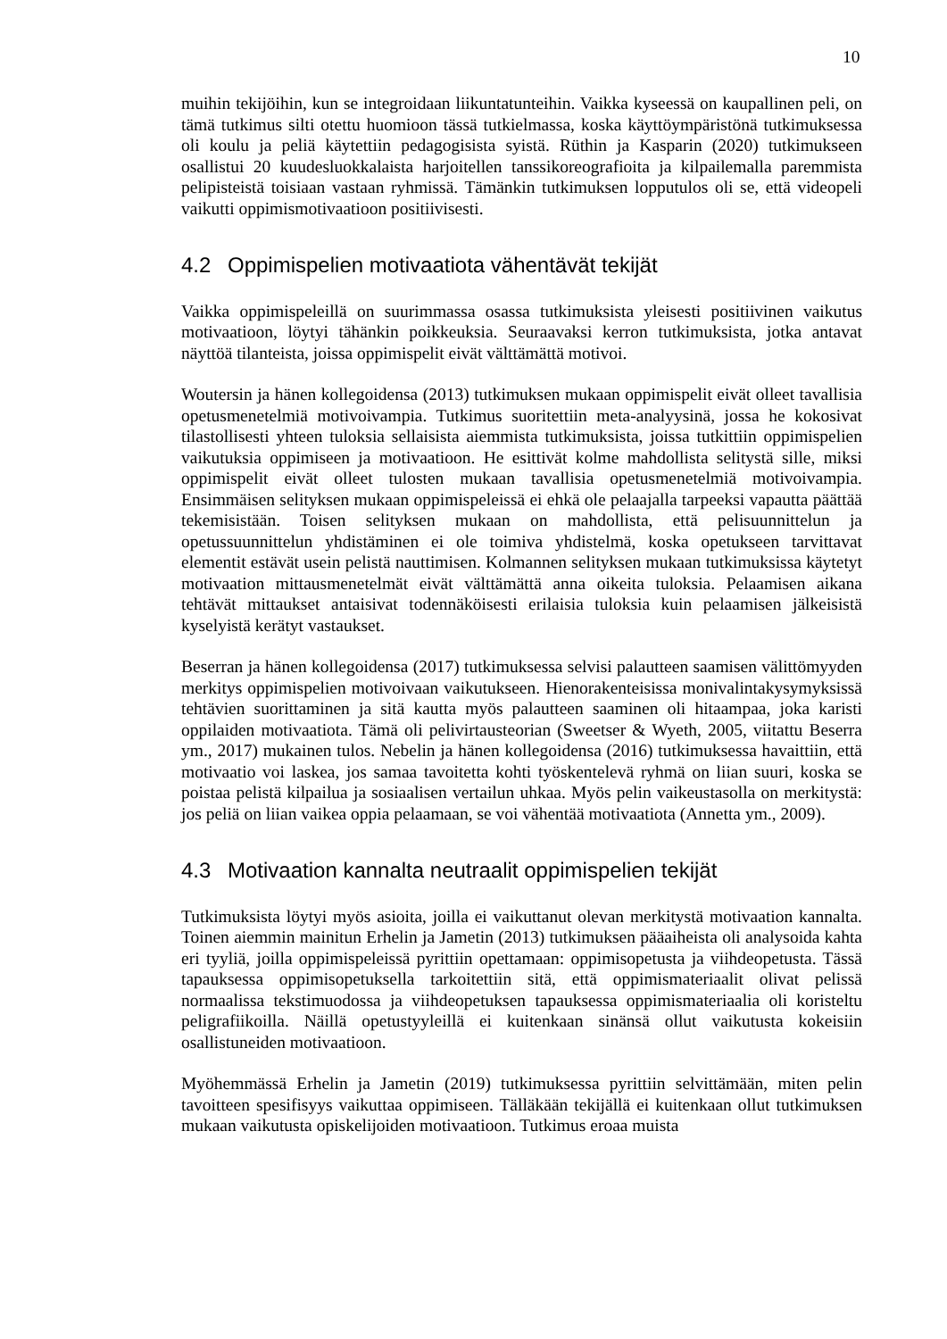10
muihin tekijöihin, kun se integroidaan liikuntatunteihin. Vaikka kyseessä on kaupallinen peli, on tämä tutkimus silti otettu huomioon tässä tutkielmassa, koska käyttöympäristönä tutkimuksessa oli koulu ja peliä käytettiin pedagogisista syistä. Rüthin ja Kasparin (2020) tutkimukseen osallistui 20 kuudesluokkalaista harjoitellen tanssikoreografioita ja kilpailemalla paremmista pelipisteistä toisiaan vastaan ryhmissä. Tämänkin tutkimuksen lopputulos oli se, että videopeli vaikutti oppimismotivaatioon positiivisesti.
4.2 Oppimispelien motivaatiota vähentävät tekijät
Vaikka oppimispeleillä on suurimmassa osassa tutkimuksista yleisesti positiivinen vaikutus motivaatioon, löytyi tähänkin poikkeuksia. Seuraavaksi kerron tutkimuksista, jotka antavat näyttöä tilanteista, joissa oppimispelit eivät välttämättä motivoi.
Woutersin ja hänen kollegoidensa (2013) tutkimuksen mukaan oppimispelit eivät olleet tavallisia opetusmenetelmiä motivoivampia. Tutkimus suoritettiin meta-analyysinä, jossa he kokosivat tilastollisesti yhteen tuloksia sellaisista aiemmista tutkimuksista, joissa tutkittiin oppimispelien vaikutuksia oppimiseen ja motivaatioon. He esittivät kolme mahdollista selitystä sille, miksi oppimispelit eivät olleet tulosten mukaan tavallisia opetusmenetelmiä motivoivampia. Ensimmäisen selityksen mukaan oppimispeleissä ei ehkä ole pelaajalla tarpeeksi vapautta päättää tekemisistään. Toisen selityksen mukaan on mahdollista, että pelisuunnittelun ja opetussuunnittelun yhdistäminen ei ole toimiva yhdistelmä, koska opetukseen tarvittavat elementit estävät usein pelistä nauttimisen. Kolmannen selityksen mukaan tutkimuksissa käytetyt motivaation mittausmenetelmät eivät välttämättä anna oikeita tuloksia. Pelaamisen aikana tehtävät mittaukset antaisivat todennäköisesti erilaisia tuloksia kuin pelaamisen jälkeisistä kyselyistä kerätyt vastaukset.
Beserran ja hänen kollegoidensa (2017) tutkimuksessa selvisi palautteen saamisen välittömyyden merkitys oppimispelien motivoivaan vaikutukseen. Hienorakenteisissa monivalintakysymyksissä tehtävien suorittaminen ja sitä kautta myös palautteen saaminen oli hitaampaa, joka karisti oppilaiden motivaatiota. Tämä oli pelivirtausteorian (Sweetser & Wyeth, 2005, viitattu Beserra ym., 2017) mukainen tulos. Nebelin ja hänen kollegoidensa (2016) tutkimuksessa havaittiin, että motivaatio voi laskea, jos samaa tavoitetta kohti työskentelevä ryhmä on liian suuri, koska se poistaa pelistä kilpailua ja sosiaalisen vertailun uhkaa. Myös pelin vaikeustasolla on merkitystä: jos peliä on liian vaikea oppia pelaamaan, se voi vähentää motivaatiota (Annetta ym., 2009).
4.3 Motivaation kannalta neutraalit oppimispelien tekijät
Tutkimuksista löytyi myös asioita, joilla ei vaikuttanut olevan merkitystä motivaation kannalta. Toinen aiemmin mainitun Erhelin ja Jametin (2013) tutkimuksen pääaiheista oli analysoida kahta eri tyyliä, joilla oppimispeleissä pyrittiin opettamaan: oppimisopetusta ja viihdeopetusta. Tässä tapauksessa oppimisopetuksella tarkoitettiin sitä, että oppimismateriaalit olivat pelissä normaalissa tekstimuodossa ja viihdeopetuksen tapauksessa oppimismateriaalia oli koristeltu peligrafiikoilla. Näillä opetustyyleillä ei kuitenkaan sinänsä ollut vaikutusta kokeisiin osallistuneiden motivaatioon.
Myöhemmässä Erhelin ja Jametin (2019) tutkimuksessa pyrittiin selvittämään, miten pelin tavoitteen spesifisyys vaikuttaa oppimiseen. Tälläkään tekijällä ei kuitenkaan ollut tutkimuksen mukaan vaikutusta opiskelijoiden motivaatioon. Tutkimus eroaa muista